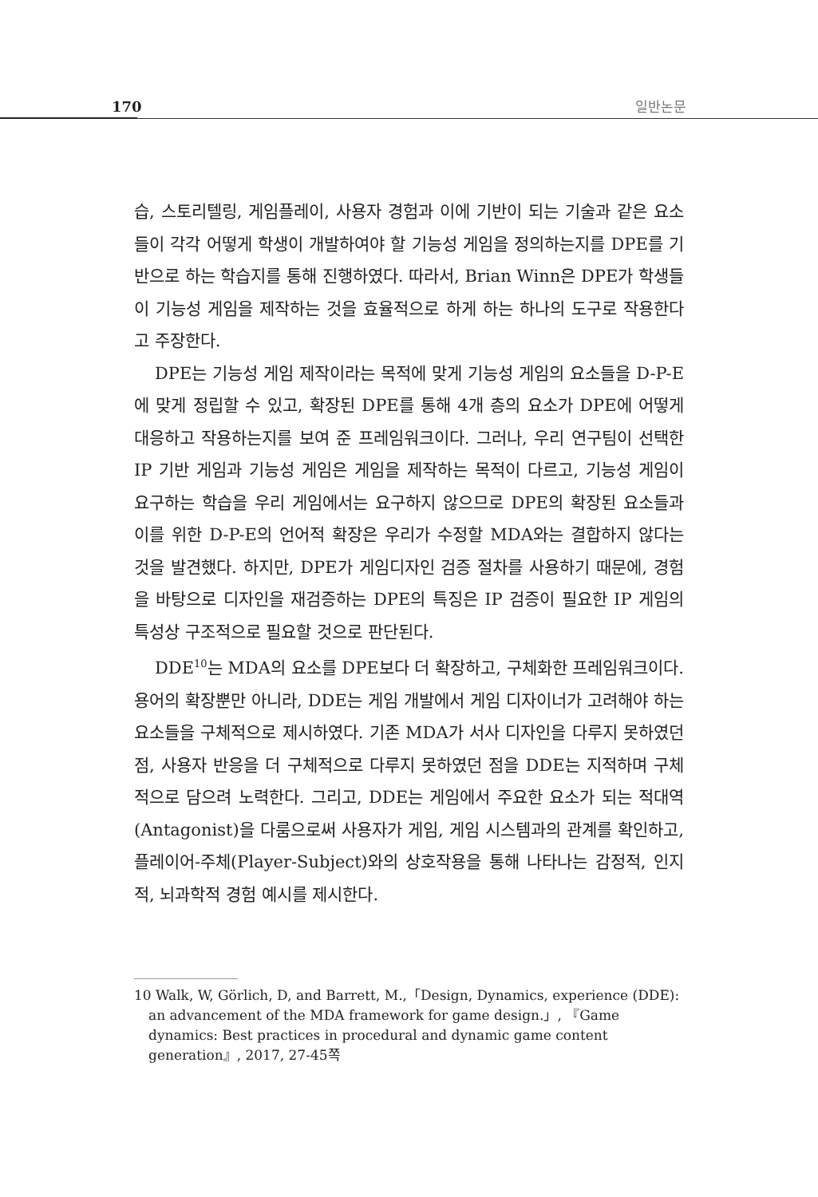170 일반논문
습, 스토리텔링, 게임플레이, 사용자 경험과 이에 기반이 되는 기술과 같은 요소들이 각각 어떻게 학생이 개발하여야 할 기능성 게임을 정의하는지를 DPE를 기반으로 하는 학습지를 통해 진행하였다. 따라서, Brian Winn은 DPE가 학생들이 기능성 게임을 제작하는 것을 효율적으로 하게 하는 하나의 도구로 작용한다고 주장한다.
DPE는 기능성 게임 제작이라는 목적에 맞게 기능성 게임의 요소들을 D-P-E에 맞게 정립할 수 있고, 확장된 DPE를 통해 4개 층의 요소가 DPE에 어떻게 대응하고 작용하는지를 보여 준 프레임워크이다. 그러나, 우리 연구팀이 선택한 IP 기반 게임과 기능성 게임은 게임을 제작하는 목적이 다르고, 기능성 게임이 요구하는 학습을 우리 게임에서는 요구하지 않으므로 DPE의 확장된 요소들과 이를 위한 D-P-E의 언어적 확장은 우리가 수정할 MDA와는 결합하지 않다는 것을 발견했다. 하지만, DPE가 게임디자인 검증 절차를 사용하기 때문에, 경험을 바탕으로 디자인을 재검증하는 DPE의 특징은 IP 검증이 필요한 IP 게임의 특성상 구조적으로 필요할 것으로 판단된다.
DDE<sup>10</sup>는 MDA의 요소를 DPE보다 더 확장하고, 구체화한 프레임워크이다. 용어의 확장뿐만 아니라, DDE는 게임 개발에서 게임 디자이너가 고려해야 하는 요소들을 구체적으로 제시하였다. 기존 MDA가 서사 디자인을 다루지 못하였던 점, 사용자 반응을 더 구체적으로 다루지 못하였던 점을 DDE는 지적하며 구체적으로 담으려 노력한다. 그리고, DDE는 게임에서 주요한 요소가 되는 적대역(Antagonist)을 다룸으로써 사용자가 게임, 게임 시스템과의 관계를 확인하고, 플레이어-주체(Player-Subject)와의 상호작용을 통해 나타나는 감정적, 인지적, 뇌과학적 경험 예시를 제시한다.
10 Walk, W, Görlich, D, and Barrett, M.,「Design, Dynamics, experience (DDE): an advancement of the MDA framework for game design.」, 『Game dynamics: Best practices in procedural and dynamic game content generation』, 2017, 27-45쪽